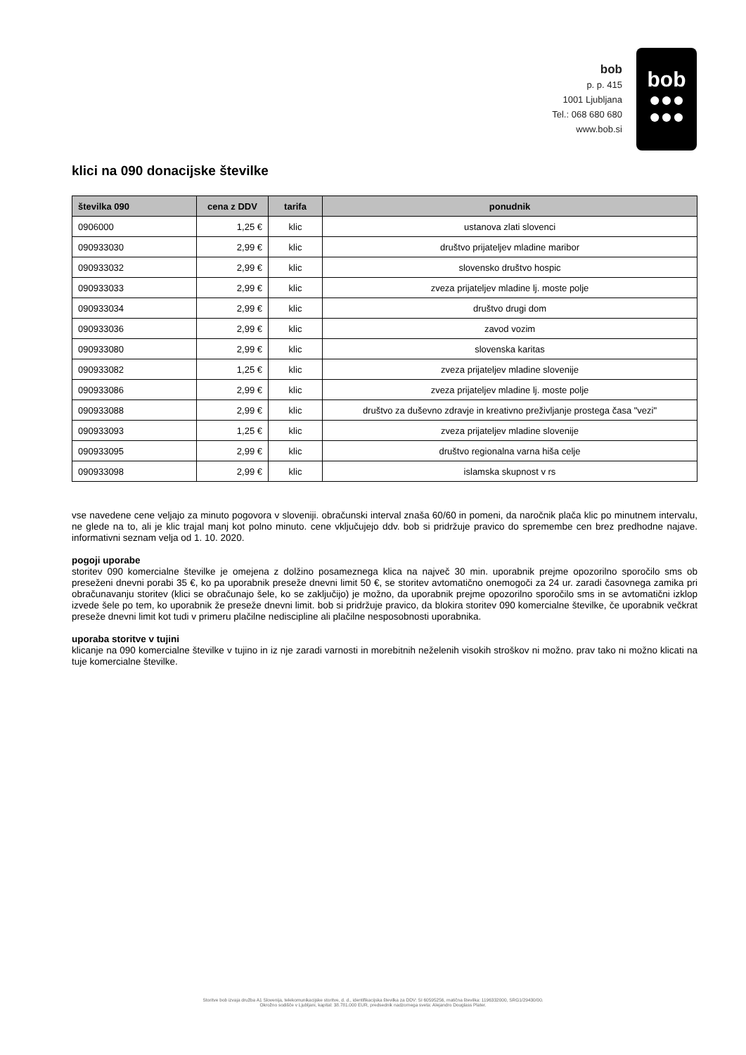bob
p. p. 415
1001 Ljubljana
Tel.: 068 680 680
www.bob.si
bob
●●●
●●●
klici na 090 donacijske številke
| številka 090 | cena z DDV | tarifa | ponudnik |
| --- | --- | --- | --- |
| 0906000 | 1,25 € | klic | ustanova zlati slovenci |
| 090933030 | 2,99 € | klic | društvo prijateljev mladine maribor |
| 090933032 | 2,99 € | klic | slovensko društvo hospic |
| 090933033 | 2,99 € | klic | zveza prijateljev mladine lj. moste polje |
| 090933034 | 2,99 € | klic | društvo drugi dom |
| 090933036 | 2,99 € | klic | zavod vozim |
| 090933080 | 2,99 € | klic | slovenska karitas |
| 090933082 | 1,25 € | klic | zveza prijateljev mladine slovenije |
| 090933086 | 2,99 € | klic | zveza prijateljev mladine lj. moste polje |
| 090933088 | 2,99 € | klic | društvo za duševno zdravje in kreativno preživljanje prostega časa "vezi" |
| 090933093 | 1,25 € | klic | zveza prijateljev mladine slovenije |
| 090933095 | 2,99 € | klic | društvo regionalna varna hiša celje |
| 090933098 | 2,99 € | klic | islamska skupnost v rs |
vse navedene cene veljajo za minuto pogovora v sloveniji. obračunski interval znaša 60/60 in pomeni, da naročnik plača klic po minutnem intervalu, ne glede na to, ali je klic trajal manj kot polno minuto. cene vključujejo ddv. bob si pridržuje pravico do spremembe cen brez predhodne najave. informativni seznam velja od 1. 10. 2020.
pogoji uporabe
storitev 090 komercialne številke je omejena z dolžino posameznega klica na največ 30 min. uporabnik prejme opozorilno sporočilo sms ob preseženi dnevni porabi 35 €, ko pa uporabnik preseže dnevni limit 50 €, se storitev avtomatično onemogoči za 24 ur. zaradi časovnega zamika pri obračunavanju storitev (klici se obračunajo šele, ko se zaključijo) je možno, da uporabnik prejme opozorilno sporočilo sms in se avtomatični izklop izvede šele po tem, ko uporabnik že preseže dnevni limit. bob si pridržuje pravico, da blokira storitev 090 komercialne številke, če uporabnik večkrat preseže dnevni limit kot tudi v primeru plačilne nediscipline ali plačilne nesposobnosti uporabnika.
uporaba storitve v tujini
klicanje na 090 komercialne številke v tujino in iz nje zaradi varnosti in morebitnih neželenih visokih stroškov ni možno. prav tako ni možno klicati na tuje komercialne številke.
Storitve bob izvaja družba A1 Slovenija, telekomunikacijske storitve, d. d., identifikacijska številka za DDV: SI 60595256, matična številka: 1196332000, SRG1/29430/00.
Okrožno sodišče v Ljubljani, kapital: 38.781.000 EUR, predsednik nadzornega sveta: Alejandro Douglass Plater.